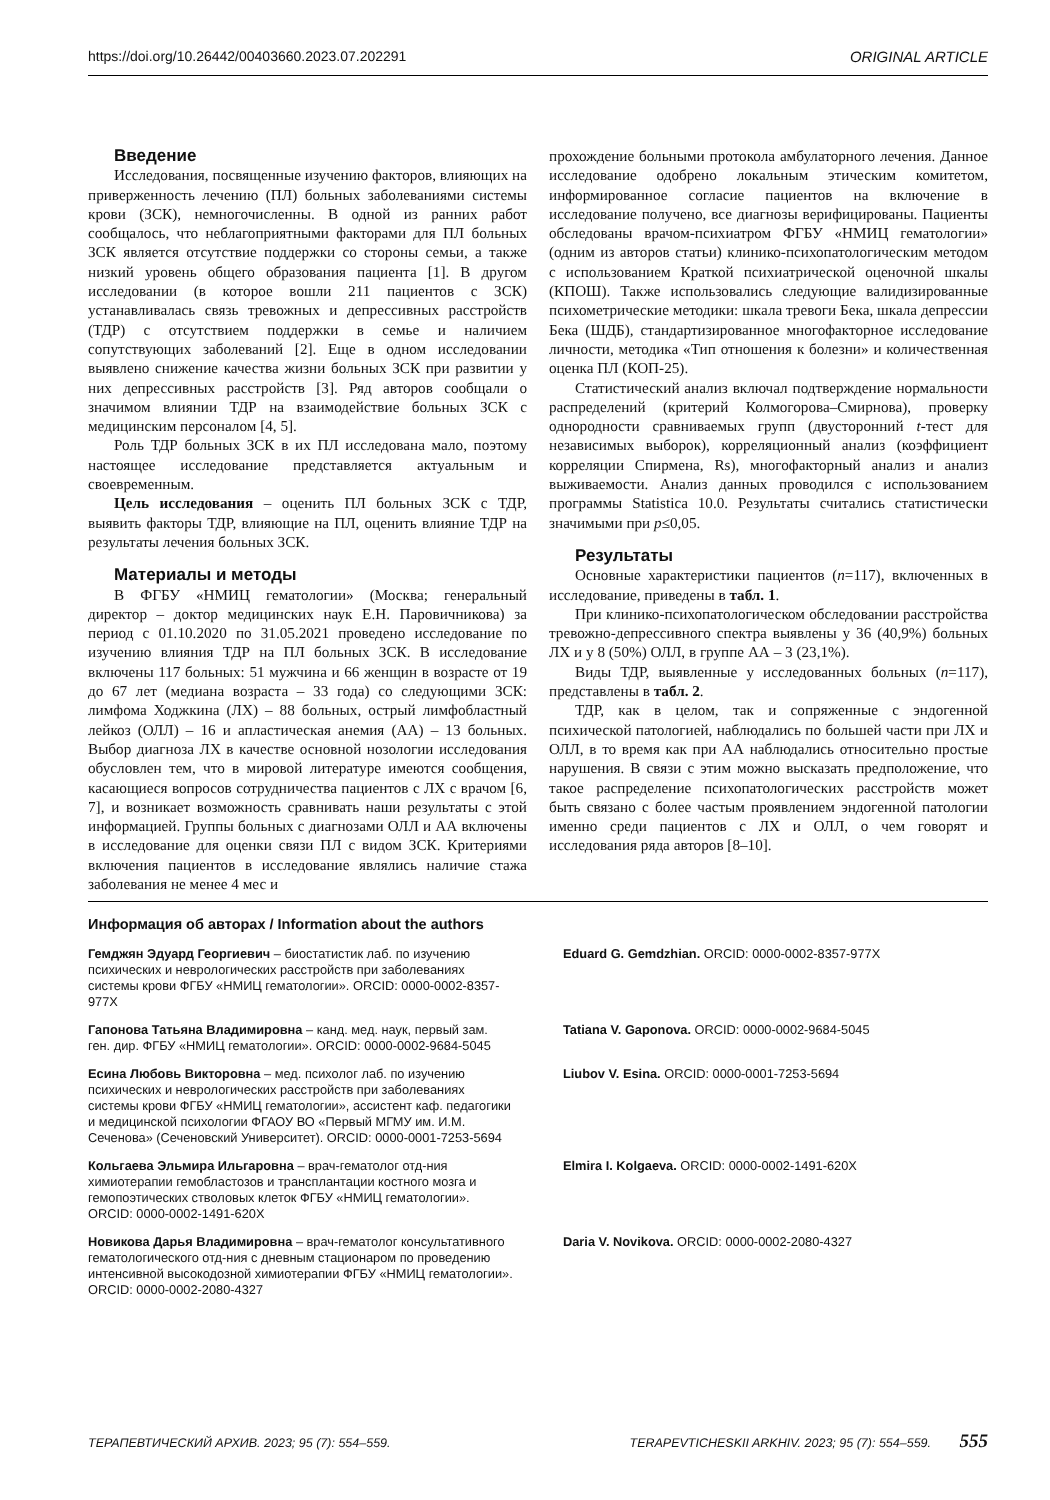https://doi.org/10.26442/00403660.2023.07.202291 ORIGINAL ARTICLE
Введение
Исследования, посвященные изучению факторов, влияющих на приверженность лечению (ПЛ) больных заболеваниями системы крови (ЗСК), немногочисленны. В одной из ранних работ сообщалось, что неблагоприятными факторами для ПЛ больных ЗСК является отсутствие поддержки со стороны семьи, а также низкий уровень общего образования пациента [1]. В другом исследовании (в которое вошли 211 пациентов с ЗСК) устанавливалась связь тревожных и депрессивных расстройств (ТДР) с отсутствием поддержки в семье и наличием сопутствующих заболеваний [2]. Еще в одном исследовании выявлено снижение качества жизни больных ЗСК при развитии у них депрессивных расстройств [3]. Ряд авторов сообщали о значимом влиянии ТДР на взаимодействие больных ЗСК с медицинским персоналом [4, 5].
Роль ТДР больных ЗСК в их ПЛ исследована мало, поэтому настоящее исследование представляется актуальным и своевременным.
Цель исследования – оценить ПЛ больных ЗСК с ТДР, выявить факторы ТДР, влияющие на ПЛ, оценить влияние ТДР на результаты лечения больных ЗСК.
Материалы и методы
В ФГБУ «НМИЦ гематологии» (Москва; генеральный директор – доктор медицинских наук Е.Н. Паровичникова) за период с 01.10.2020 по 31.05.2021 проведено исследование по изучению влияния ТДР на ПЛ больных ЗСК. В исследование включены 117 больных: 51 мужчина и 66 женщин в возрасте от 19 до 67 лет (медиана возраста – 33 года) со следующими ЗСК: лимфома Ходжкина (ЛХ) – 88 больных, острый лимфобластный лейкоз (ОЛЛ) – 16 и апластическая анемия (АА) – 13 больных. Выбор диагноза ЛХ в качестве основной нозологии исследования обусловлен тем, что в мировой литературе имеются сообщения, касающиеся вопросов сотрудничества пациентов с ЛХ с врачом [6, 7], и возникает возможность сравнивать наши результаты с этой информацией. Группы больных с диагнозами ОЛЛ и АА включены в исследование для оценки связи ПЛ с видом ЗСК. Критериями включения пациентов в исследование являлись наличие стажа заболевания не менее 4 мес и
прохождение больными протокола амбулаторного лечения. Данное исследование одобрено локальным этическим комитетом, информированное согласие пациентов на включение в исследование получено, все диагнозы верифицированы. Пациенты обследованы врачом-психиатром ФГБУ «НМИЦ гематологии» (одним из авторов статьи) клинико-психопатологическим методом с использованием Краткой психиатрической оценочной шкалы (КПОШ). Также использовались следующие валидизированные психометрические методики: шкала тревоги Бека, шкала депрессии Бека (ШДБ), стандартизированное многофакторное исследование личности, методика «Тип отношения к болезни» и количественная оценка ПЛ (КОП-25).
Статистический анализ включал подтверждение нормальности распределений (критерий Колмогорова–Смирнова), проверку однородности сравниваемых групп (двусторонний t-тест для независимых выборок), корреляционный анализ (коэффициент корреляции Спирмена, Rs), многофакторный анализ и анализ выживаемости. Анализ данных проводился с использованием программы Statistica 10.0. Результаты считались статистически значимыми при p≤0,05.
Результаты
Основные характеристики пациентов (n=117), включенных в исследование, приведены в табл. 1.
При клинико-психопатологическом обследовании расстройства тревожно-депрессивного спектра выявлены у 36 (40,9%) больных ЛХ и у 8 (50%) ОЛЛ, в группе АА – 3 (23,1%).
Виды ТДР, выявленные у исследованных больных (n=117), представлены в табл. 2.
ТДР, как в целом, так и сопряженные с эндогенной психической патологией, наблюдались по большей части при ЛХ и ОЛЛ, в то время как при АА наблюдались относительно простые нарушения. В связи с этим можно высказать предположение, что такое распределение психопатологических расстройств может быть связано с более частым проявлением эндогенной патологии именно среди пациентов с ЛХ и ОЛЛ, о чем говорят и исследования ряда авторов [8–10].
Информация об авторах / Information about the authors
Гемджян Эдуард Георгиевич – биостатистик лаб. по изучению психических и неврологических расстройств при заболеваниях системы крови ФГБУ «НМИЦ гематологии». ORCID: 0000-0002-8357-977X
Eduard G. Gemdzhian. ORCID: 0000-0002-8357-977X
Гапонова Татьяна Владимировна – канд. мед. наук, первый зам. ген. дир. ФГБУ «НМИЦ гематологии». ORCID: 0000-0002-9684-5045
Tatiana V. Gaponova. ORCID: 0000-0002-9684-5045
Есина Любовь Викторовна – мед. психолог лаб. по изучению психических и неврологических расстройств при заболеваниях системы крови ФГБУ «НМИЦ гематологии», ассистент каф. педагогики и медицинской психологии ФГАОУ ВО «Первый МГМУ им. И.М. Сеченова» (Сеченовский Университет). ORCID: 0000-0001-7253-5694
Liubov V. Esina. ORCID: 0000-0001-7253-5694
Кольгаева Эльмира Ильгаровна – врач-гематолог отд-ния химиотерапии гемобластозов и трансплантации костного мозга и гемопоэтических стволовых клеток ФГБУ «НМИЦ гематологии». ORCID: 0000-0002-1491-620X
Elmira I. Kolgaeva. ORCID: 0000-0002-1491-620X
Новикова Дарья Владимировна – врач-гематолог консультативного гематологического отд-ния с дневным стационаром по проведению интенсивной высокодозной химиотерапии ФГБУ «НМИЦ гематологии». ORCID: 0000-0002-2080-4327
Daria V. Novikova. ORCID: 0000-0002-2080-4327
ТЕРАПЕВТИЧЕСКИЙ АРХИВ. 2023; 95 (7): 554–559. TERAPEVTICHESKII ARKHIV. 2023; 95 (7): 554–559. 555